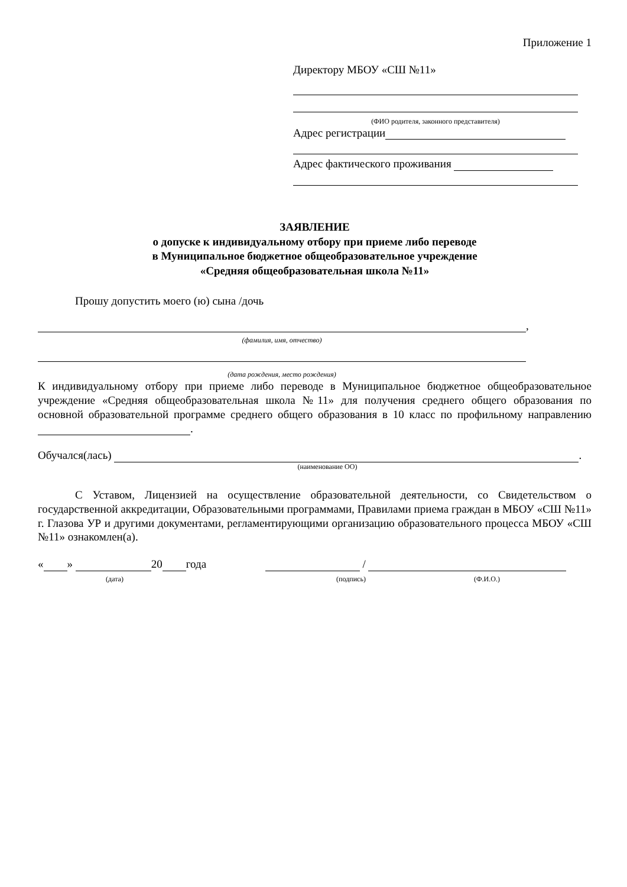Приложение 1
Директору МБОУ «СШ №11»
(ФИО родителя, законного представителя)
Адрес регистрации
Адрес фактического проживания
ЗАЯВЛЕНИЕ
о допуске к индивидуальному отбору при приеме либо переводе
в Муниципальное бюджетное общеобразовательное учреждение
«Средняя общеобразовательная школа №11»
Прошу допустить моего (ю) сына /дочь
,
(фамилия, имя, отчество)
(дата рождения, место рождения)
К индивидуальному отбору при приеме либо переводе в Муниципальное бюджетное общеобразовательное учреждение «Средняя общеобразовательная школа №11» для получения среднего общего образования по основной образовательной программе среднего общего образования в 10 класс по профильному направлению .
Обучался(лась) .
(наименование ОО)
С Уставом, Лицензией на осуществление образовательной деятельности, со Свидетельством о государственной аккредитации, Образовательными программами, Правилами приема граждан в МБОУ «СШ №11» г. Глазова УР и другими документами, регламентирующими организацию образовательного процесса МБОУ «СШ №11» ознакомлен(а).
« » 20 года /
(дата) (подпись) (Ф.И.О.)